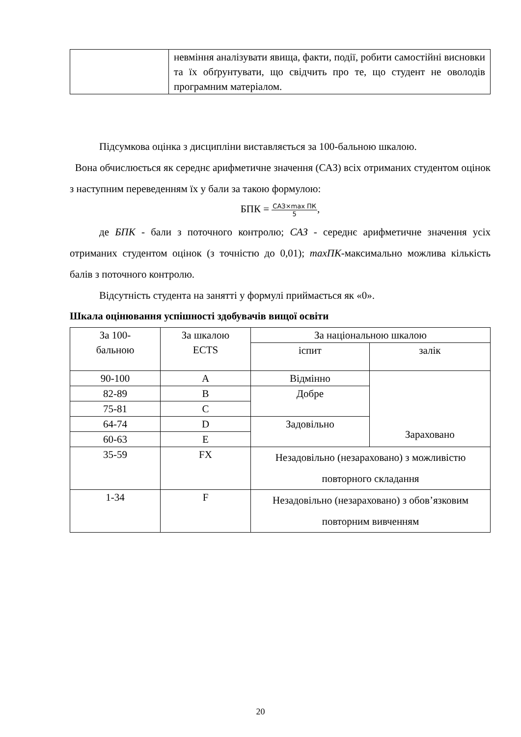| | невміння аналізувати явища, факти, події, робити самостійні висновки та їх обґрунтувати, що свідчить про те, що студент не оволодів програмним матеріалом. |
Підсумкова оцінка з дисципліни виставляється за 100-бальною шкалою.
Вона обчислюється як середнє арифметичне значення (САЗ) всіх отриманих студентом оцінок з наступним переведенням їх у бали за такою формулою:
БПК = САЗ×max ПК 5,
де БПК - бали з поточного контролю; САЗ - середнє арифметичне значення усіх отриманих студентом оцінок (з точністю до 0,01); maxПК-максимально можлива кількість балів з поточного контролю.
Відсутність студента на занятті у формулі приймається як «0».
Шкала оцінювання успішності здобувачів вищої освіти
| За 100- бальною | За шкалою ECTS | За національною шкалою | |
| | | іспит | залік |
| 90-100 | A | Відмінно | Зараховано |
| 82-89 | B | Добре | |
| 75-81 | C | | |
| 64-74 | D | Задовільно | |
| 60-63 | E | | |
| 35-59 | FX | Незадовільно (незараховано) з можливістю повторного складання | |
| 1-34 | F | Незадовільно (незараховано) з обов’язковим повторним вивченням | |
20